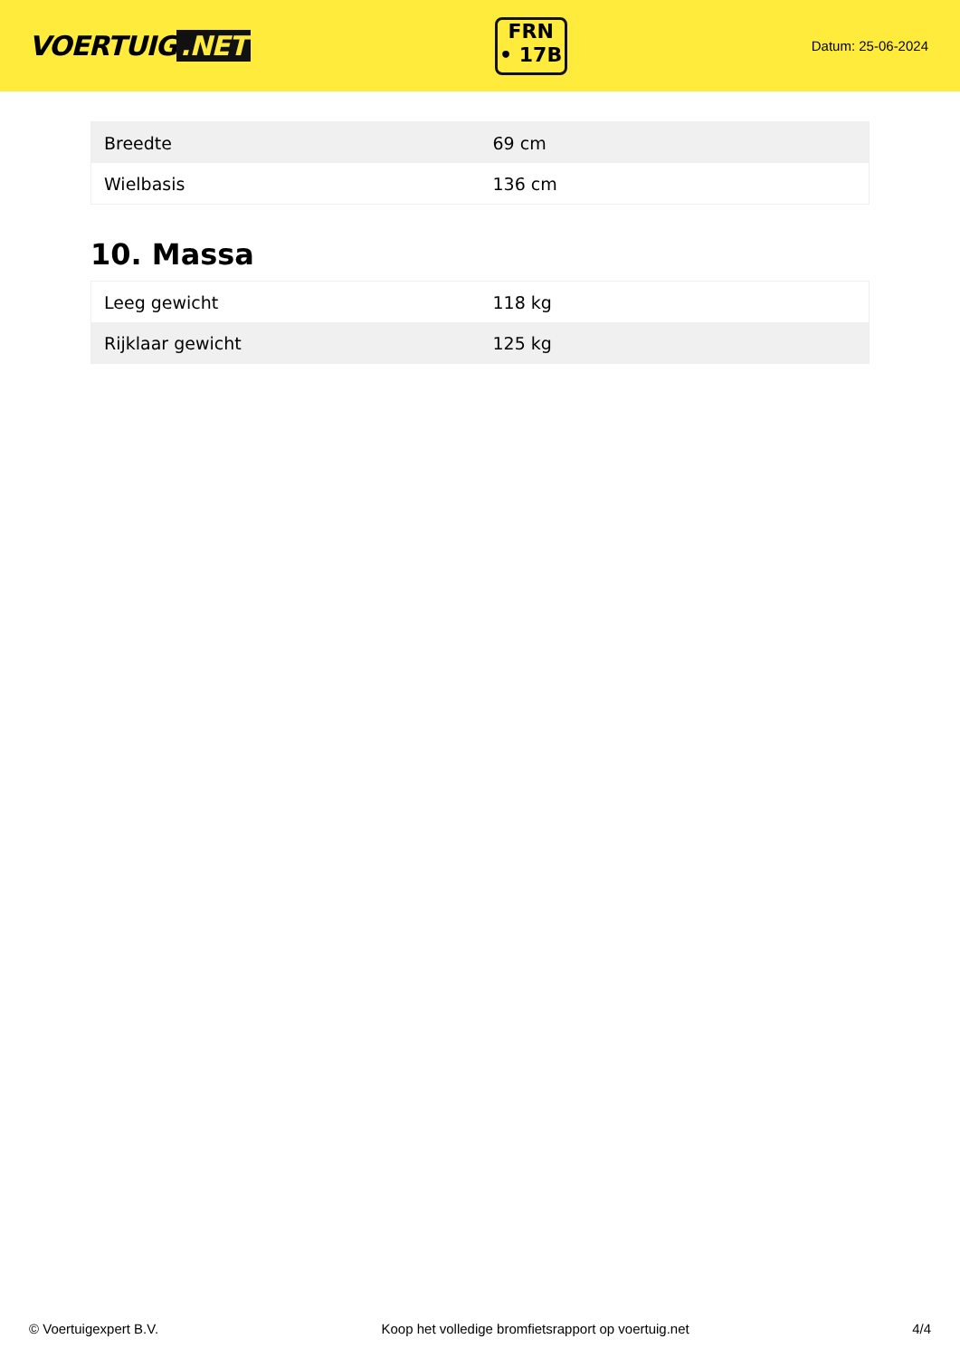VOERTUIG.NET
FRN
• 17B
Datum: 25-06-2024
| Breedte | 69 cm |
| Wielbasis | 136 cm |
10. Massa
| Leeg gewicht | 118 kg |
| Rijklaar gewicht | 125 kg |
© Voertuigexpert B.V. Koop het volledige bromfietsrapport op voertuig.net 4/4